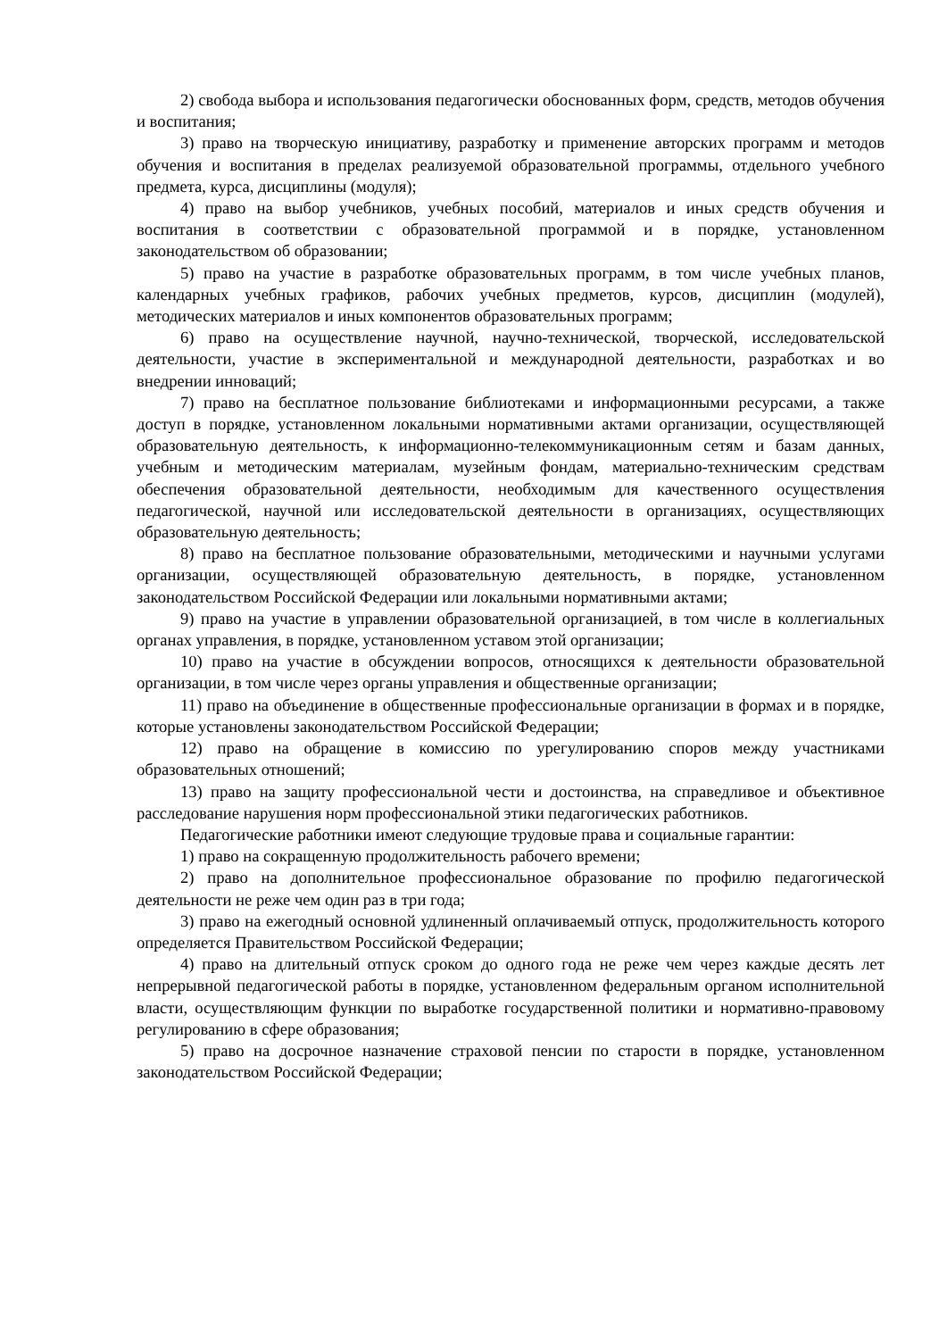2) свобода выбора и использования педагогически обоснованных форм, средств, методов обучения и воспитания;
3) право на творческую инициативу, разработку и применение авторских программ и методов обучения и воспитания в пределах реализуемой образовательной программы, отдельного учебного предмета, курса, дисциплины (модуля);
4) право на выбор учебников, учебных пособий, материалов и иных средств обучения и воспитания в соответствии с образовательной программой и в порядке, установленном законодательством об образовании;
5) право на участие в разработке образовательных программ, в том числе учебных планов, календарных учебных графиков, рабочих учебных предметов, курсов, дисциплин (модулей), методических материалов и иных компонентов образовательных программ;
6) право на осуществление научной, научно-технической, творческой, исследовательской деятельности, участие в экспериментальной и международной деятельности, разработках и во внедрении инноваций;
7) право на бесплатное пользование библиотеками и информационными ресурсами, а также доступ в порядке, установленном локальными нормативными актами организации, осуществляющей образовательную деятельность, к информационно-телекоммуникационным сетям и базам данных, учебным и методическим материалам, музейным фондам, материально-техническим средствам обеспечения образовательной деятельности, необходимым для качественного осуществления педагогической, научной или исследовательской деятельности в организациях, осуществляющих образовательную деятельность;
8) право на бесплатное пользование образовательными, методическими и научными услугами организации, осуществляющей образовательную деятельность, в порядке, установленном законодательством Российской Федерации или локальными нормативными актами;
9) право на участие в управлении образовательной организацией, в том числе в коллегиальных органах управления, в порядке, установленном уставом этой организации;
10) право на участие в обсуждении вопросов, относящихся к деятельности образовательной организации, в том числе через органы управления и общественные организации;
11) право на объединение в общественные профессиональные организации в формах и в порядке, которые установлены законодательством Российской Федерации;
12) право на обращение в комиссию по урегулированию споров между участниками образовательных отношений;
13) право на защиту профессиональной чести и достоинства, на справедливое и объективное расследование нарушения норм профессиональной этики педагогических работников.
Педагогические работники имеют следующие трудовые права и социальные гарантии:
1) право на сокращенную продолжительность рабочего времени;
2) право на дополнительное профессиональное образование по профилю педагогической деятельности не реже чем один раз в три года;
3) право на ежегодный основной удлиненный оплачиваемый отпуск, продолжительность которого определяется Правительством Российской Федерации;
4) право на длительный отпуск сроком до одного года не реже чем через каждые десять лет непрерывной педагогической работы в порядке, установленном федеральным органом исполнительной власти, осуществляющим функции по выработке государственной политики и нормативно-правовому регулированию в сфере образования;
5) право на досрочное назначение страховой пенсии по старости в порядке, установленном законодательством Российской Федерации;